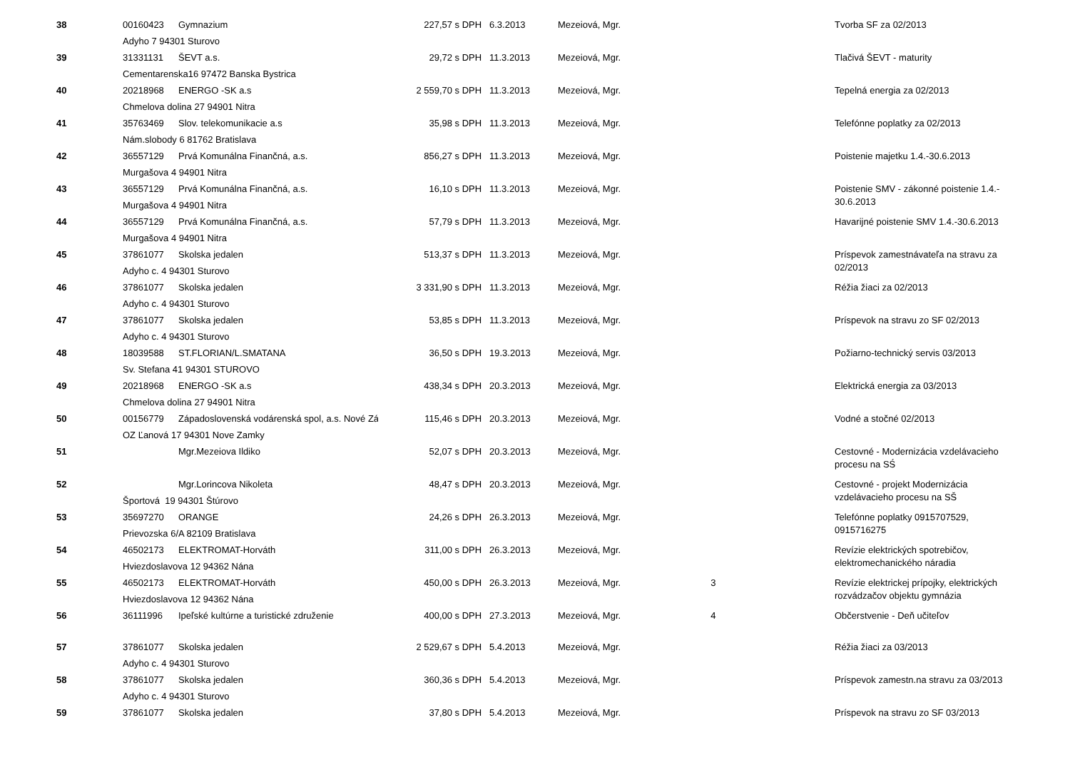| 38 | 00160423 | Gymnazium | 227,57 | s DPH | 6.3.2013 | Mezeiová, Mgr. | | Tvorba SF za 02/2013 |
| | Adyho 7 94301 Sturovo | | | | | | | |
| 39 | 31331131 | ŠEVT a.s. | 29,72 | s DPH | 11.3.2013 | Mezeiová, Mgr. | | Tlačivá ŠEVT - maturity |
| | Cementarenska16 97472 Banska Bystrica | | | | | | | |
| 40 | 20218968 | ENERGO -SK a.s | 2 559,70 | s DPH | 11.3.2013 | Mezeiová, Mgr. | | Tepelná energia za 02/2013 |
| | Chmelova dolina 27 94901 Nitra | | | | | | | |
| 41 | 35763469 | Slov. telekomunikacie a.s | 35,98 | s DPH | 11.3.2013 | Mezeiová, Mgr. | | Telefónne poplatky za 02/2013 |
| | Nám.slobody 6 81762 Bratislava | | | | | | | |
| 42 | 36557129 | Prvá Komunálna Finančná, a.s. | 856,27 | s DPH | 11.3.2013 | Mezeiová, Mgr. | | Poistenie majetku 1.4.-30.6.2013 |
| | Murgašova 4 94901 Nitra | | | | | | | |
| 43 | 36557129 | Prvá Komunálna Finančná, a.s. | 16,10 | s DPH | 11.3.2013 | Mezeiová, Mgr. | | Poistenie SMV - zákonné poistenie 1.4.- 30.6.2013 |
| | Murgašova 4 94901 Nitra | | | | | | | |
| 44 | 36557129 | Prvá Komunálna Finančná, a.s. | 57,79 | s DPH | 11.3.2013 | Mezeiová, Mgr. | | Havarijné poistenie SMV 1.4.-30.6.2013 |
| | Murgašova 4 94901 Nitra | | | | | | | |
| 45 | 37861077 | Skolska jedalen | 513,37 | s DPH | 11.3.2013 | Mezeiová, Mgr. | | Príspevok zamestnávateľa na stravu za 02/2013 |
| | Adyho c. 4 94301 Sturovo | | | | | | | |
| 46 | 37861077 | Skolska jedalen | 3 331,90 | s DPH | 11.3.2013 | Mezeiová, Mgr. | | Réžia žiaci za 02/2013 |
| | Adyho c. 4 94301 Sturovo | | | | | | | |
| 47 | 37861077 | Skolska jedalen | 53,85 | s DPH | 11.3.2013 | Mezeiová, Mgr. | | Príspevok na stravu zo SF 02/2013 |
| | Adyho c. 4 94301 Sturovo | | | | | | | |
| 48 | 18039588 | ST.FLORIAN/L.SMATANA | 36,50 | s DPH | 19.3.2013 | Mezeiová, Mgr. | | Požiarno-technický servis 03/2013 |
| | Sv. Stefana 41 94301 STUROVO | | | | | | | |
| 49 | 20218968 | ENERGO -SK a.s | 438,34 | s DPH | 20.3.2013 | Mezeiová, Mgr. | | Elektrická energia za 03/2013 |
| | Chmelova dolina 27 94901 Nitra | | | | | | | |
| 50 | 00156779 | Západoslovenská vodárenská spol, a.s. Nové Zá | 115,46 | s DPH | 20.3.2013 | Mezeiová, Mgr. | | Vodné a stočné 02/2013 |
| | OZ Ľanová 17 94301 Nove Zamky | | | | | | | |
| 51 | | Mgr.Mezeiova Ildiko | 52,07 | s DPH | 20.3.2013 | Mezeiová, Mgr. | | Cestovné - Modernizácia vzdelávacieho procesu na SŚ |
| 52 | | Mgr.Lorincova Nikoleta | 48,47 | s DPH | 20.3.2013 | Mezeiová, Mgr. | | Cestovné - projekt Modernizácia vzdelávacieho procesu na SŠ |
| | Športová 19 94301 Štúrovo | | | | | | | |
| 53 | 35697270 | ORANGE | 24,26 | s DPH | 26.3.2013 | Mezeiová, Mgr. | | Telefónne poplatky 0915707529, 0915716275 |
| | Prievozska 6/A 82109 Bratislava | | | | | | | |
| 54 | 46502173 | ELEKTROMAT-Horváth | 311,00 | s DPH | 26.3.2013 | Mezeiová, Mgr. | | Revízie elektrických spotrebičov, elektromechanického náradia |
| | Hviezdoslavova 12 94362 Nána | | | | | | | |
| 55 | 46502173 | ELEKTROMAT-Horváth | 450,00 | s DPH | 26.3.2013 | Mezeiová, Mgr. | 3 | Revízie elektrickej prípojky, elektrických rozvádzačov objektu gymnázia |
| | Hviezdoslavova 12 94362 Nána | | | | | | | |
| 56 | 36111996 | Ipeľské kultúrne a turistické združenie | 400,00 | s DPH | 27.3.2013 | Mezeiová, Mgr. | 4 | Občerstvenie - Deň učiteľov |
| 57 | 37861077 | Skolska jedalen | 2 529,67 | s DPH | 5.4.2013 | Mezeiová, Mgr. | | Réžia žiaci za 03/2013 |
| | Adyho c. 4 94301 Sturovo | | | | | | | |
| 58 | 37861077 | Skolska jedalen | 360,36 | s DPH | 5.4.2013 | Mezeiová, Mgr. | | Príspevok zamestn.na stravu za 03/2013 |
| | Adyho c. 4 94301 Sturovo | | | | | | | |
| 59 | 37861077 | Skolska jedalen | 37,80 | s DPH | 5.4.2013 | Mezeiová, Mgr. | | Príspevok na stravu zo SF 03/2013 |